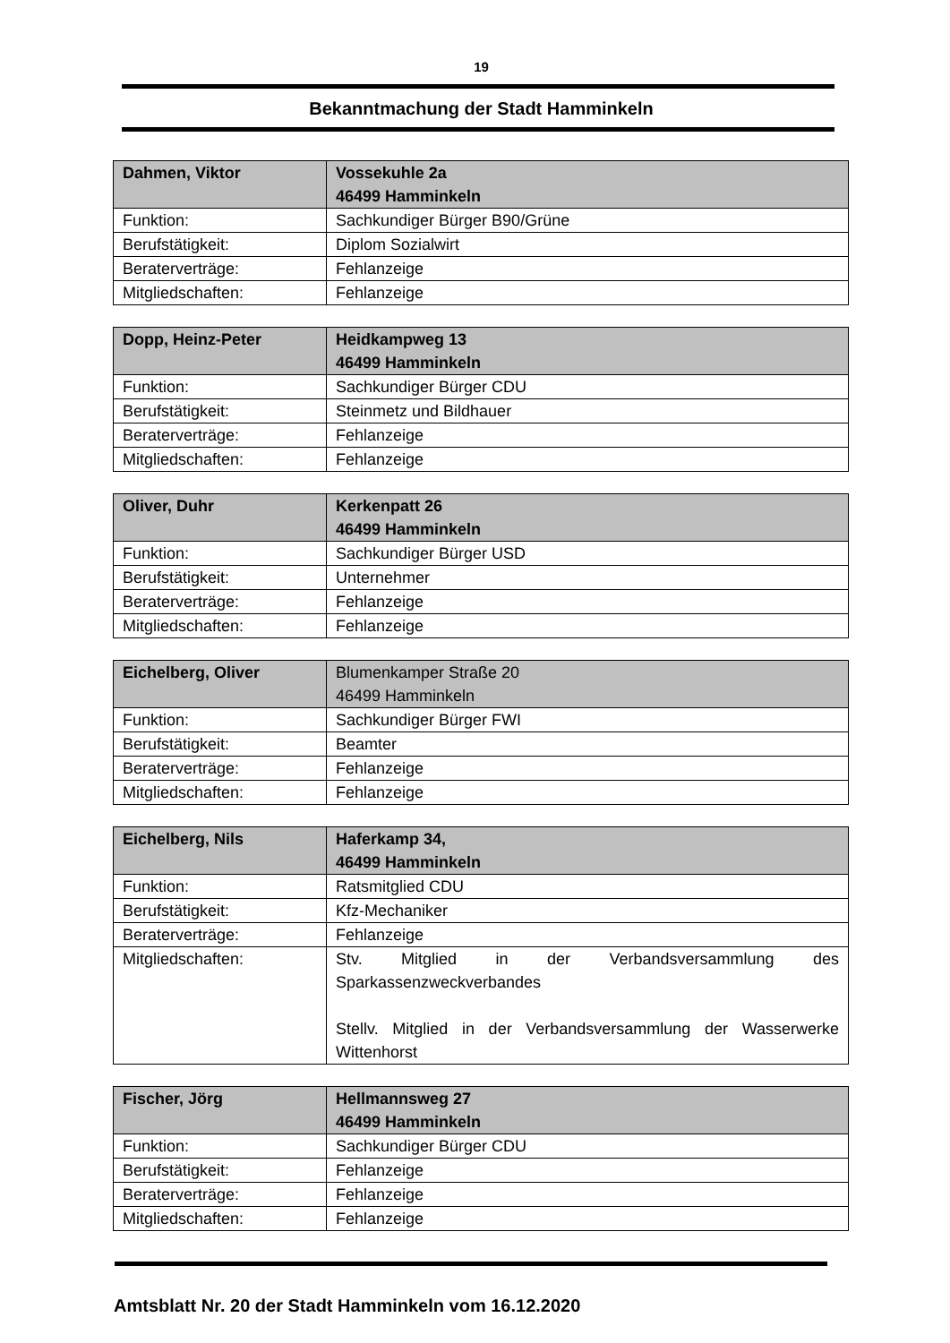19
Bekanntmachung der Stadt Hamminkeln
| Dahmen, Viktor | Vossekuhle 2a 46499 Hamminkeln |
| --- | --- |
| Funktion: | Sachkundiger Bürger B90/Grüne |
| Berufstätigkeit: | Diplom Sozialwirt |
| Beraterverträge: | Fehlanzeige |
| Mitgliedschaften: | Fehlanzeige |
| Dopp, Heinz-Peter | Heidkampweg 13 46499 Hamminkeln |
| --- | --- |
| Funktion: | Sachkundiger Bürger CDU |
| Berufstätigkeit: | Steinmetz und Bildhauer |
| Beraterverträge: | Fehlanzeige |
| Mitgliedschaften: | Fehlanzeige |
| Oliver, Duhr | Kerkenpatt 26 46499 Hamminkeln |
| --- | --- |
| Funktion: | Sachkundiger Bürger USD |
| Berufstätigkeit: | Unternehmer |
| Beraterverträge: | Fehlanzeige |
| Mitgliedschaften: | Fehlanzeige |
| Eichelberg, Oliver | Blumenkamper Straße 20 46499 Hamminkeln |
| --- | --- |
| Funktion: | Sachkundiger Bürger FWI |
| Berufstätigkeit: | Beamter |
| Beraterverträge: | Fehlanzeige |
| Mitgliedschaften: | Fehlanzeige |
| Eichelberg, Nils | Haferkamp 34, 46499 Hamminkeln |
| --- | --- |
| Funktion: | Ratsmitglied CDU |
| Berufstätigkeit: | Kfz-Mechaniker |
| Beraterverträge: | Fehlanzeige |
| Mitgliedschaften: | Stv. Mitglied in der Verbandsversammlung des Sparkassenzweckverbandes Stellv. Mitglied in der Verbandsversammlung der Wasserwerke Wittenhorst |
| Fischer, Jörg | Hellmannsweg 27 46499 Hamminkeln |
| --- | --- |
| Funktion: | Sachkundiger Bürger CDU |
| Berufstätigkeit: | Fehlanzeige |
| Beraterverträge: | Fehlanzeige |
| Mitgliedschaften: | Fehlanzeige |
Amtsblatt Nr. 20 der Stadt Hamminkeln vom 16.12.2020